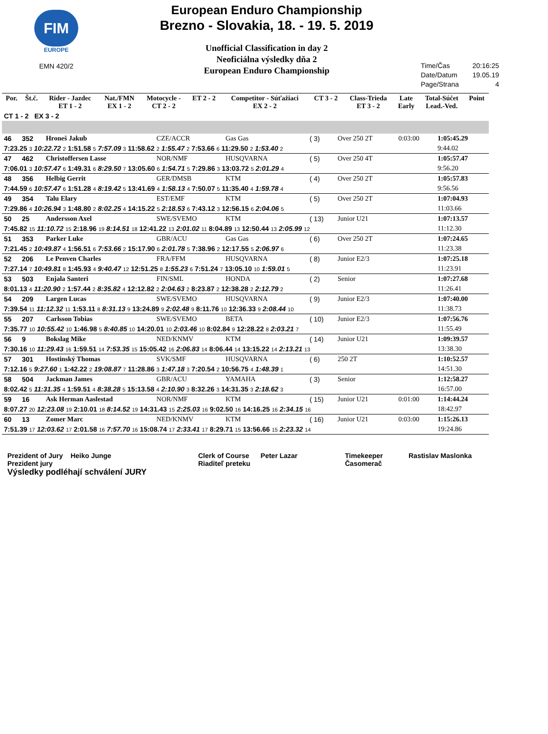FIM
EUROPE
EMN 420/2
European Enduro Championship
Brezno - Slovakia, 18. - 19. 5. 2019
Unofficial Classification in day 2
Neoficiálna výsledky dňa 2
European Enduro Championship
Time/Čas 20:16:25
Date/Datum 19.05.19
Page/Strana 4
| Por. | Št.č. | Rider - Jazdec ET 1 - 2 | Nat./FMN EX 1 - 2 | Motocycle - CT 2 - 2 | ET 2 - 2 | Competitor - Súťažiaci EX 2 - 2 | CT 3 - 2 | Class-Trieda ET 3 - 2 | Late Early | Total-Súčet Lead.-Ved. | Point |
| --- | --- | --- | --- | --- | --- | --- | --- | --- | --- | --- | --- |
| CT 1 - 2 EX 3 - 2 | | | | | | | | | | | |
| 46 | 352 | Hroneš Jakub | CZE/ACCR | Gas Gas | | | ( 3) | Over 250 2T | 0:03:00 | 1:05:45.29 | |
| 7:23.25 3 10:22.72 2 1:51.58 5 7:57.09 3 11:58.62 2 1:55.47 2 7:53.66 6 11:29.50 2 1:53.40 2 | | | | | | | | | | 9:44.02 | |
| 47 | 462 | Christoffersen Lasse | NOR/NMF | HUSQVARNA | | | ( 5) | Over 250 4T | | 1:05:57.47 | |
| 7:06.01 3 10:57.47 6 1:49.31 6 8:29.50 7 13:05.60 6 1:54.71 5 7:29.86 3 13:03.72 5 2:01.29 4 | | | | | | | | | | 9:56.20 | |
| 48 | 356 | Helbig Gerrit | GER/DMSB | KTM | | | ( 4) | Over 250 2T | | 1:05:57.83 | |
| 7:44.59 6 10:57.47 6 1:51.28 4 8:19.42 5 13:41.69 4 1:58.13 4 7:50.07 5 11:35.40 4 1:59.78 4 | | | | | | | | | | 9:56.56 | |
| 49 | 354 | Talu Elary | EST/EMF | KTM | | | ( 5) | Over 250 2T | | 1:07:04.93 | |
| 7:29.86 4 10:26.94 3 1:48.80 2 8:02.25 4 14:15.22 5 2:18.53 6 7:43.12 3 12:56.15 6 2:04.06 5 | | | | | | | | | | 11:03.66 | |
| 50 | 25 | Andersson Axel | SWE/SVEMO | KTM | | | ( 13) | Junior U21 | | 1:07:13.57 | |
| 7:45.82 15 11:10.72 15 2:18.96 19 8:14.51 18 12:41.22 13 2:01.02 11 8:04.89 13 12:50.44 13 2:05.99 12 | | | | | | | | | | 11:12.30 | |
| 51 | 353 | Parker Luke | GBR/ACU | Gas Gas | | | ( 6) | Over 250 2T | | 1:07:24.65 | |
| 7:21.45 2 10:49.87 4 1:56.51 6 7:53.66 2 15:17.90 6 2:01.78 5 7:38.96 2 12:17.55 5 2:06.97 6 | | | | | | | | | | 11:23.38 | |
| 52 | 206 | Le Penven Charles | FRA/FFM | HUSQVARNA | | | ( 8) | Junior E2/3 | | 1:07:25.18 | |
| 7:27.14 7 10:49.81 8 1:45.93 4 9:40.47 12 12:51.25 8 1:55.23 6 7:51.24 7 13:05.10 10 1:59.01 5 | | | | | | | | | | 11:23.91 | |
| 53 | 503 | Enjala Santeri | FIN/SML | HONDA | | | ( 2) | Senior | | 1:07:27.68 | |
| 8:01.13 4 11:20.90 2 1:57.44 2 8:35.82 4 12:12.82 2 2:04.63 2 8:23.87 2 12:38.28 2 2:12.79 2 | | | | | | | | | | 11:26.41 | |
| 54 | 209 | Largen Lucas | SWE/SVEMO | HUSQVARNA | | | ( 9) | Junior E2/3 | | 1:07:40.00 | |
| 7:39.54 11 11:12.32 11 1:53.11 8 8:31.13 9 13:24.89 9 2:02.48 9 8:11.76 10 12:36.33 9 2:08.44 10 | | | | | | | | | | 11:38.73 | |
| 55 | 207 | Carlsson Tobias | SWE/SVEMO | BETA | | | ( 10) | Junior E2/3 | | 1:07:56.76 | |
| 7:35.77 10 10:55.42 10 1:46.98 5 8:40.85 10 14:20.01 10 2:03.46 10 8:02.84 9 12:28.22 8 2:03.21 7 | | | | | | | | | | 11:55.49 | |
| 56 | 9 | Bokslag Mike | NED/KNMV | KTM | | | ( 14) | Junior U21 | | 1:09:39.57 | |
| 7:30.16 10 11:29.43 16 1:59.51 14 7:53.35 15 15:05.42 16 2:06.83 14 8:06.44 14 13:15.22 14 2:13.21 13 | | | | | | | | | | 13:38.30 | |
| 57 | 301 | Hostinský Thomas | SVK/SMF | HUSQVARNA | | | ( 6) | 250 2T | | 1:10:52.57 | |
| 7:12.16 5 9:27.60 1 1:42.22 2 19:08.87 7 11:28.86 3 1:47.18 3 7:20.54 2 10:56.75 4 1:48.39 1 | | | | | | | | | | 14:51.30 | |
| 58 | 504 | Jackman James | GBR/ACU | YAMAHA | | | ( 3) | Senior | | 1:12:58.27 | |
| 8:02.42 5 11:31.35 4 1:59.51 4 8:38.28 5 15:13.58 4 2:10.90 3 8:32.26 3 14:31.35 3 2:18.62 3 | | | | | | | | | | 16:57.00 | |
| 59 | 16 | Ask Herman Aaslestad | NOR/NMF | KTM | | | ( 15) | Junior U21 | 0:01:00 | 1:14:44.24 | |
| 8:07.27 20 12:23.08 19 2:10.01 18 8:14.52 19 14:31.43 15 2:25.03 16 9:02.50 16 14:16.25 16 2:34.15 16 | | | | | | | | | | 18:42.97 | |
| 60 | 13 | Zomer Marc | NED/KNMV | KTM | | | ( 16) | Junior U21 | 0:03:00 | 1:15:26.13 | |
| 7:51.39 17 12:03.62 17 2:01.58 16 7:57.70 16 15:08.74 17 2:33.41 17 8:29.71 15 13:56.66 15 2:23.32 14 | | | | | | | | | | 19:24.86 | |
Prezident of Jury Heiko Junge
Prezident jury
Výsledky podléhají schválení JURY
Clerk of Course Peter Lazar
Riaditeľ preteku
Timekeeper
Časomerač
Rastislav Maslonka